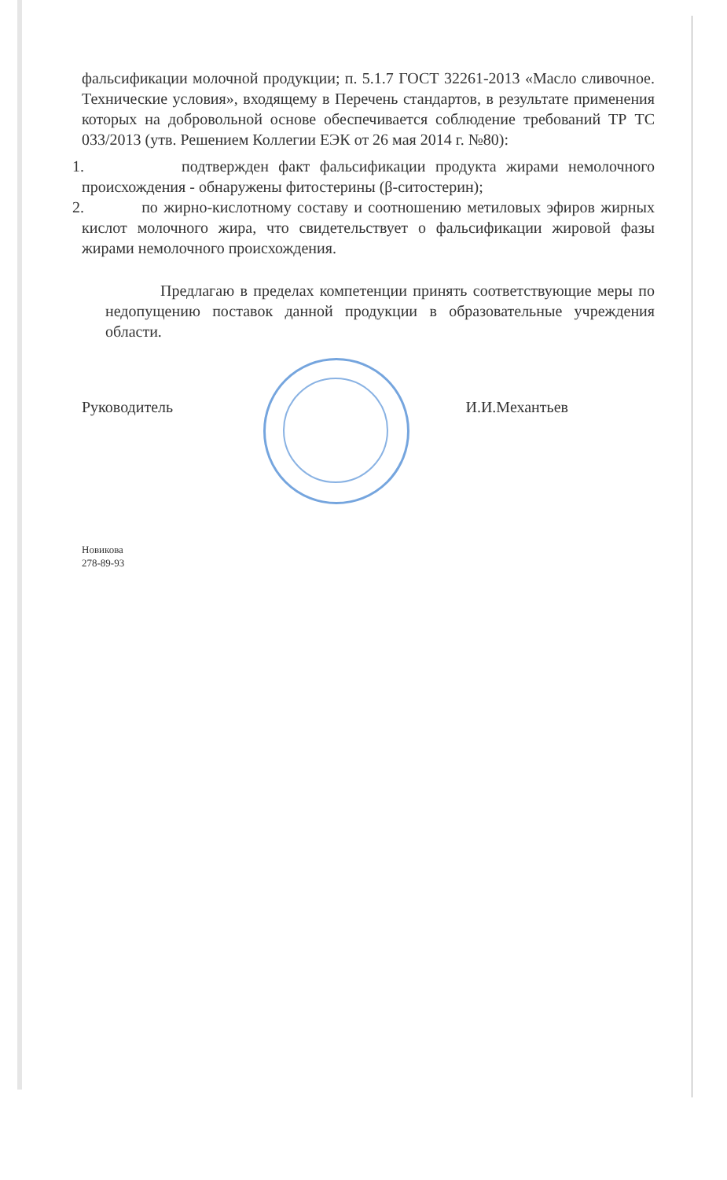фальсификации молочной продукции; п. 5.1.7 ГОСТ 32261-2013 «Масло сливочное. Технические условия», входящему в Перечень стандартов, в результате применения которых на добровольной основе обеспечивается соблюдение требований ТР ТС 033/2013 (утв. Решением Коллегии ЕЭК от 26 мая 2014 г. №80):
1. подтвержден факт фальсификации продукта жирами немолочного происхождения - обнаружены фитостерины (β-ситостерин);
2. по жирно-кислотному составу и соотношению метиловых эфиров жирных кислот молочного жира, что свидетельствует о фальсификации жировой фазы жирами немолочного происхождения.
Предлагаю в пределах компетенции принять соответствующие меры по недопущению поставок данной продукции в образовательные учреждения области.
Руководитель И.И.Механтьев
Новикова
278-89-93